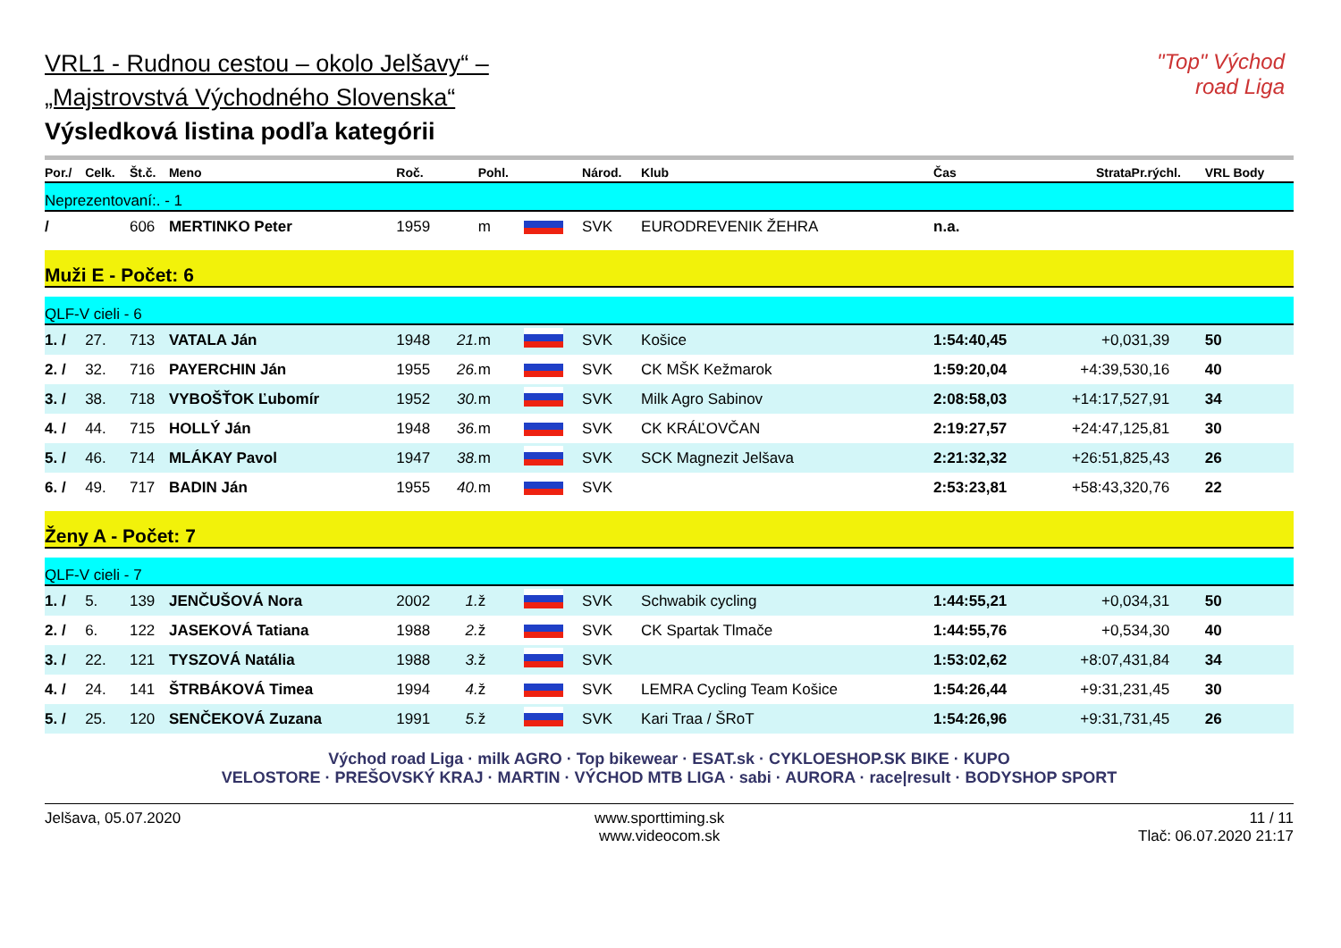"Top" Východ road Liga
VRL1 - Rudnou cestou – okolo Jelšavy“ –
„Majstrovstvá Východného Slovenska“
Výsledková listina podľa kategórii
| Por./ | Celk. | Št.č. | Meno | Roč. | | Pohl. | | Národ. | Klub | Čas | Strata | Pr.rýchl. | VRL Body |
| --- | --- | --- | --- | --- | --- | --- | --- | --- | --- | --- | --- | --- | --- |
| Neprezentovaní:. - 1 | | | | | | | | | | | | | |
| / | | 606 | MERTINKO Peter | 1959 | | m | | SVK | EURODREVENIK ŽEHRA | n.a. | | | |
| Muži E - Počet: 6 | | | | | | | | | | | | | |
| QLF-V cieli - 6 | | | | | | | | | | | | | |
| 1. / | 27. | 713 | VATALA Ján | 1948 | 21. | m | | SVK | Košice | 1:54:40,45 | +0,0 | 31,39 | 50 |
| 2. / | 32. | 716 | PAYERCHIN Ján | 1955 | 26. | m | | SVK | CK MŠK Kežmarok | 1:59:20,04 | +4:39,5 | 30,16 | 40 |
| 3. / | 38. | 718 | VYBOŠŤOK Ľubomír | 1952 | 30. | m | | SVK | Milk Agro Sabinov | 2:08:58,03 | +14:17,5 | 27,91 | 34 |
| 4. / | 44. | 715 | HOLLÝ Ján | 1948 | 36. | m | | SVK | CK KRÁĽOVČAN | 2:19:27,57 | +24:47,1 | 25,81 | 30 |
| 5. / | 46. | 714 | MLÁKAY Pavol | 1947 | 38. | m | | SVK | SCK Magnezit Jelšava | 2:21:32,32 | +26:51,8 | 25,43 | 26 |
| 6. / | 49. | 717 | BADIN Ján | 1955 | 40. | m | | SVK | | 2:53:23,81 | +58:43,3 | 20,76 | 22 |
| Ženy A - Počet: 7 | | | | | | | | | | | | | |
| QLF-V cieli - 7 | | | | | | | | | | | | | |
| 1. / | 5. | 139 | JENČUŠOVÁ Nora | 2002 | 1. | ž | | SVK | Schwabik cycling | 1:44:55,21 | +0,0 | 34,31 | 50 |
| 2. / | 6. | 122 | JASEKOVÁ Tatiana | 1988 | 2. | ž | | SVK | CK Spartak Tlmače | 1:44:55,76 | +0,5 | 34,30 | 40 |
| 3. / | 22. | 121 | TYSZOVÁ Natália | 1988 | 3. | ž | | SVK | | 1:53:02,62 | +8:07,4 | 31,84 | 34 |
| 4. / | 24. | 141 | ŠTRBÁKOVÁ Timea | 1994 | 4. | ž | | SVK | LEMRA Cycling Team Košice | 1:54:26,44 | +9:31,2 | 31,45 | 30 |
| 5. / | 25. | 120 | SENČEKOVÁ Zuzana | 1991 | 5. | ž | | SVK | Kari Traa / ŠRoT | 1:54:26,96 | +9:31,7 | 31,45 | 26 |
Východ road Liga · milk AGRO · Top bikewear · ESAT.sk · CYKLOESHOP.SK BIKE · KUPO
VELOSTORE · PREŠOVSKÝ KRAJ · MARTIN · VÝCHOD MTB LIGA · sabi · AURORA · race|result · BODYSHOP SPORT
Jelšava, 05.07.2020 www.sporttiming.sk
www.videocom.sk
11 / 11
Tlač: 06.07.2020 21:17